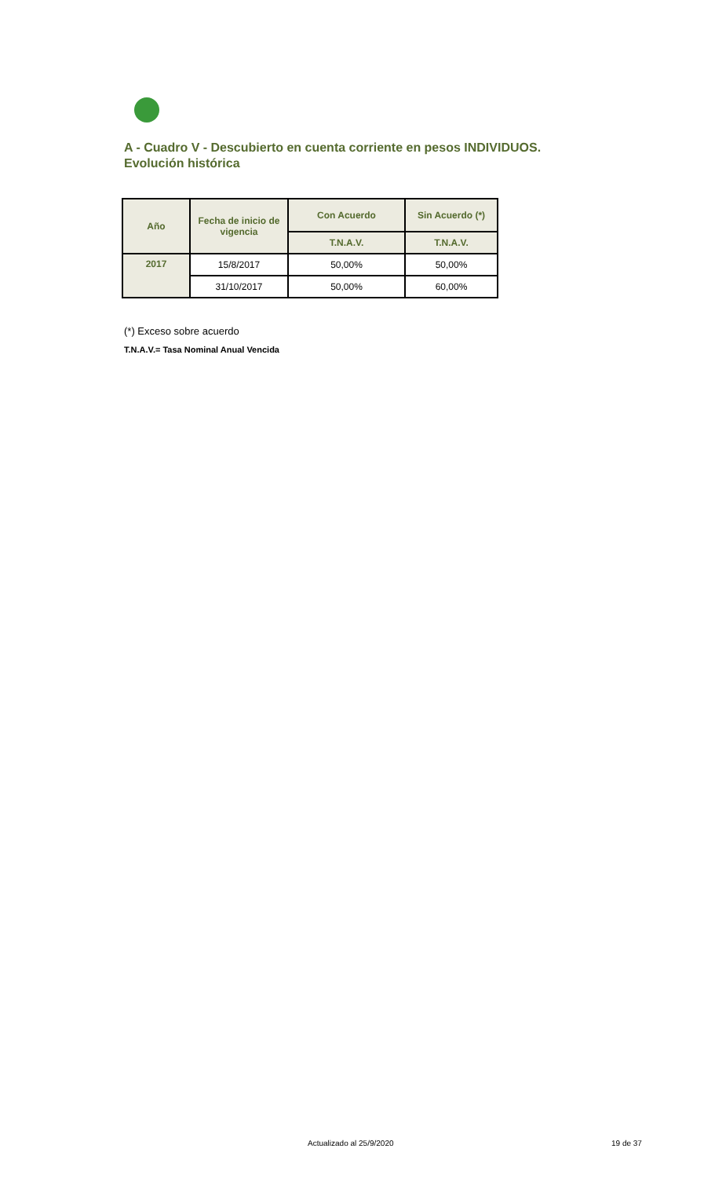A - Cuadro V - Descubierto en cuenta corriente en pesos INDIVIDUOS.
Evolución histórica
| Año | Fecha de inicio de vigencia | Con Acuerdo | Sin Acuerdo (*) |
| --- | --- | --- | --- |
| | | T.N.A.V. | T.N.A.V. |
| 2017 | 15/8/2017 | 50,00% | 50,00% |
| | 31/10/2017 | 50,00% | 60,00% |
(*) Exceso sobre acuerdo
T.N.A.V.= Tasa Nominal Anual Vencida
Actualizado al 25/9/2020 19 de 37